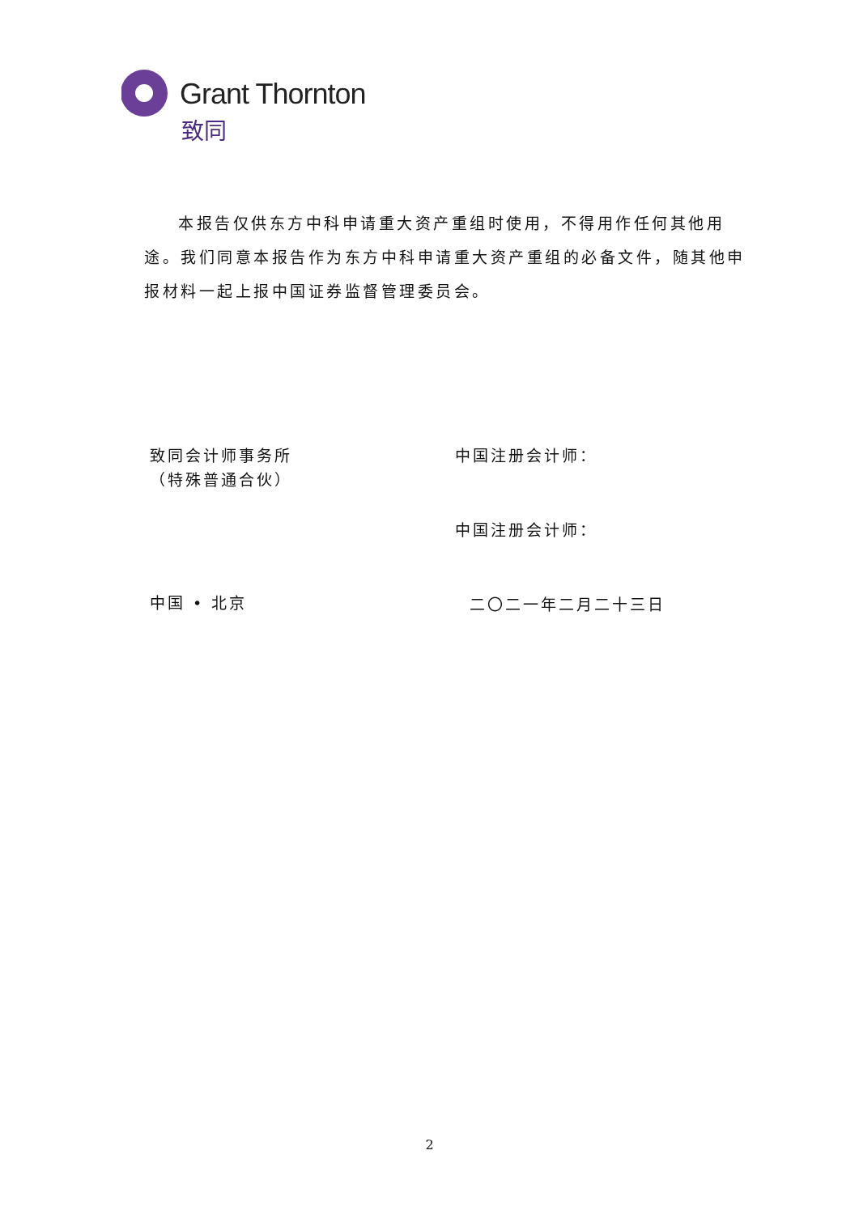Grant Thornton
致同
本报告仅供东方中科申请重大资产重组时使用，不得用作任何其他用途。我们同意本报告作为东方中科申请重大资产重组的必备文件，随其他申报材料一起上报中国证券监督管理委员会。
致同会计师事务所
（特殊普通合伙）
中国注册会计师：
中国注册会计师：
中国 • 北京 二〇二一年二月二十三日
2